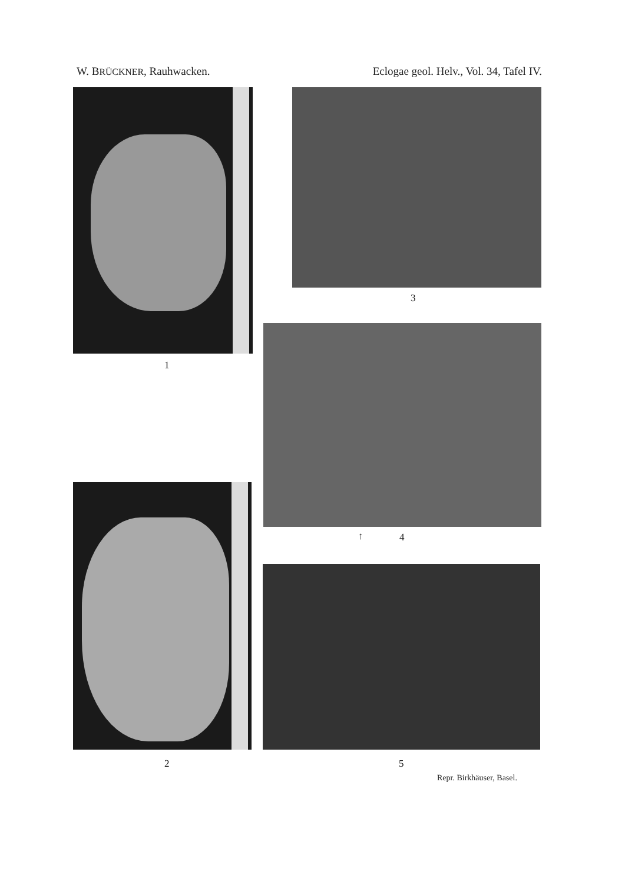W. BRÜCKNER, Rauhwacken. Eclogae geol. Helv., Vol. 34, Tafel IV.
1
3
↑ 4
2 5
Repr. Birkhäuser, Basel.